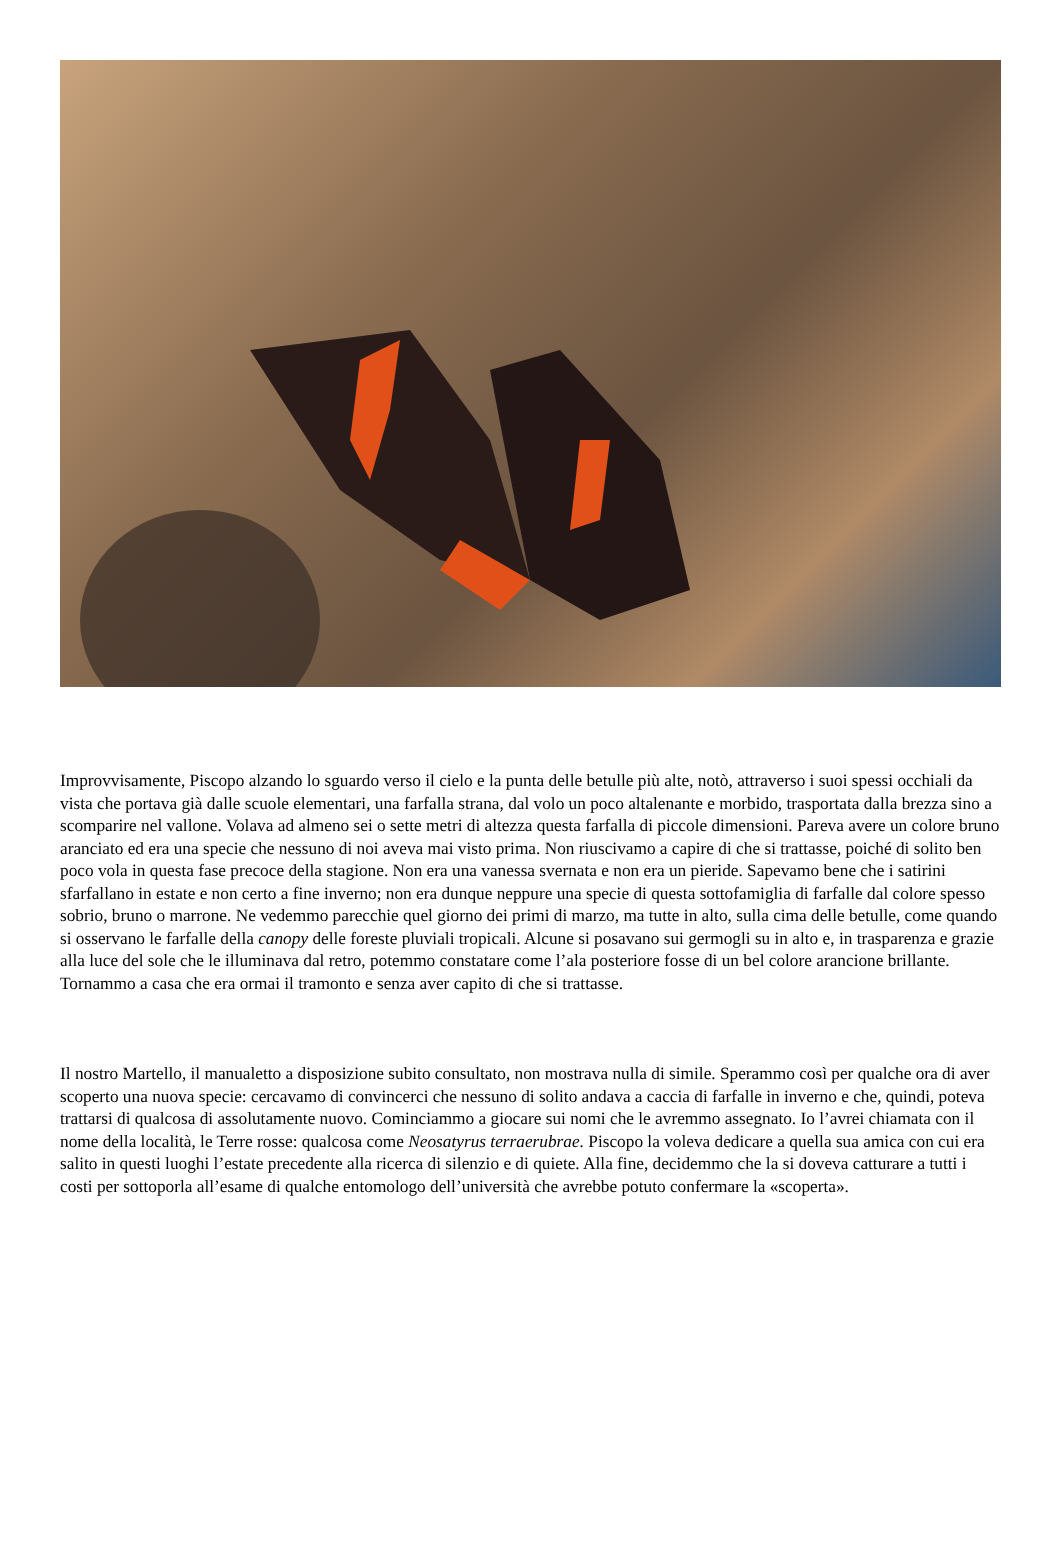Improvvisamente, Piscopo alzando lo sguardo verso il cielo e la punta delle betulle più alte, notò, attraverso i suoi spessi occhiali da vista che portava già dalle scuole elementari, una farfalla strana, dal volo un poco altalenante e morbido, trasportata dalla brezza sino a scomparire nel vallone. Volava ad almeno sei o sette metri di altezza questa farfalla di piccole dimensioni. Pareva avere un colore bruno aranciato ed era una specie che nessuno di noi aveva mai visto prima. Non riuscivamo a capire di che si trattasse, poiché di solito ben poco vola in questa fase precoce della stagione. Non era una vanessa svernata e non era un pieride. Sapevamo bene che i satirini sfarfallano in estate e non certo a fine inverno; non era dunque neppure una specie di questa sottofamiglia di farfalle dal colore spesso sobrio, bruno o marrone. Ne vedemmo parecchie quel giorno dei primi di marzo, ma tutte in alto, sulla cima delle betulle, come quando si osservano le farfalle della canopy delle foreste pluviali tropicali. Alcune si posavano sui germogli su in alto e, in trasparenza e grazie alla luce del sole che le illuminava dal retro, potemmo constatare come l’ala posteriore fosse di un bel colore arancione brillante. Tornammo a casa che era ormai il tramonto e senza aver capito di che si trattasse.
Il nostro Martello, il manualetto a disposizione subito consultato, non mostrava nulla di simile. Sperammo così per qualche ora di aver scoperto una nuova specie: cercavamo di convincerci che nessuno di solito andava a caccia di farfalle in inverno e che, quindi, poteva trattarsi di qualcosa di assolutamente nuovo. Cominciammo a giocare sui nomi che le avremmo assegnato. Io l’avrei chiamata con il nome della località, le Terre rosse: qualcosa come Neosatyrus terraerubrae. Piscopo la voleva dedicare a quella sua amica con cui era salito in questi luoghi l’estate precedente alla ricerca di silenzio e di quiete. Alla fine, decidemmo che la si doveva catturare a tutti i costi per sottoporla all’esame di qualche entomologo dell’università che avrebbe potuto confermare la «scoperta».